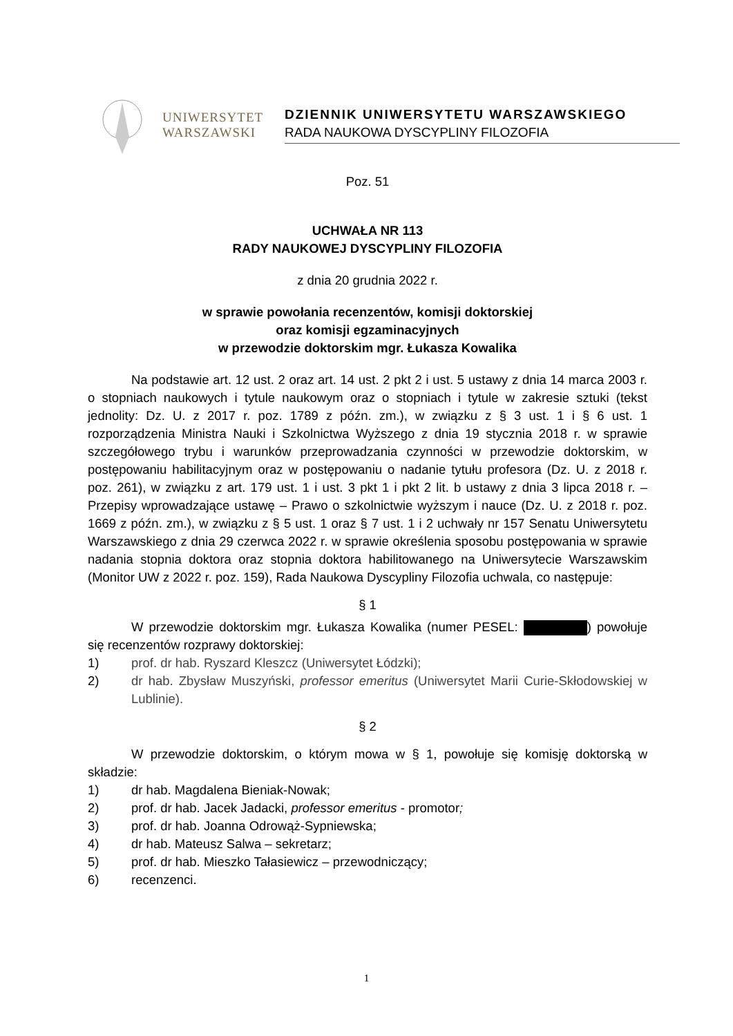UNIWERSYTET
WARSZAWSKI
DZIENNIK UNIWERSYTETU WARSZAWSKIEGO
RADA NAUKOWA DYSCYPLINY FILOZOFIA
Poz. 51
UCHWAŁA NR 113
RADY NAUKOWEJ DYSCYPLINY FILOZOFIA
z dnia 20 grudnia 2022 r.
w sprawie powołania recenzentów, komisji doktorskiej
oraz komisji egzaminacyjnych
w przewodzie doktorskim mgr. Łukasza Kowalika
Na podstawie art. 12 ust. 2 oraz art. 14 ust. 2 pkt 2 i ust. 5 ustawy z dnia 14 marca 2003 r. o stopniach naukowych i tytule naukowym oraz o stopniach i tytule w zakresie sztuki (tekst jednolity: Dz. U. z 2017 r. poz. 1789 z późn. zm.), w związku z § 3 ust. 1 i § 6 ust. 1 rozporządzenia Ministra Nauki i Szkolnictwa Wyższego z dnia 19 stycznia 2018 r. w sprawie szczegółowego trybu i warunków przeprowadzania czynności w przewodzie doktorskim, w postępowaniu habilitacyjnym oraz w postępowaniu o nadanie tytułu profesora (Dz. U. z 2018 r. poz. 261), w związku z art. 179 ust. 1 i ust. 3 pkt 1 i pkt 2 lit. b ustawy z dnia 3 lipca 2018 r. – Przepisy wprowadzające ustawę – Prawo o szkolnictwie wyższym i nauce (Dz. U. z 2018 r. poz. 1669 z późn. zm.), w związku z § 5 ust. 1 oraz § 7 ust. 1 i 2 uchwały nr 157 Senatu Uniwersytetu Warszawskiego z dnia 29 czerwca 2022 r. w sprawie określenia sposobu postępowania w sprawie nadania stopnia doktora oraz stopnia doktora habilitowanego na Uniwersytecie Warszawskim (Monitor UW z 2022 r. poz. 159), Rada Naukowa Dyscypliny Filozofia uchwala, co następuje:
§ 1
W przewodzie doktorskim mgr. Łukasza Kowalika (numer PESEL: ) powołuje się recenzentów rozprawy doktorskiej:
1) prof. dr hab. Ryszard Kleszcz (Uniwersytet Łódzki);
2) dr hab. Zbysław Muszyński, professor emeritus (Uniwersytet Marii Curie-Skłodowskiej w Lublinie).
§ 2
W przewodzie doktorskim, o którym mowa w § 1, powołuje się komisję doktorską w składzie:
1) dr hab. Magdalena Bieniak-Nowak;
2) prof. dr hab. Jacek Jadacki, professor emeritus - promotor;
3) prof. dr hab. Joanna Odrowąż-Sypniewska;
4) dr hab. Mateusz Salwa – sekretarz;
5) prof. dr hab. Mieszko Tałasiewicz – przewodniczący;
6) recenzenci.
1